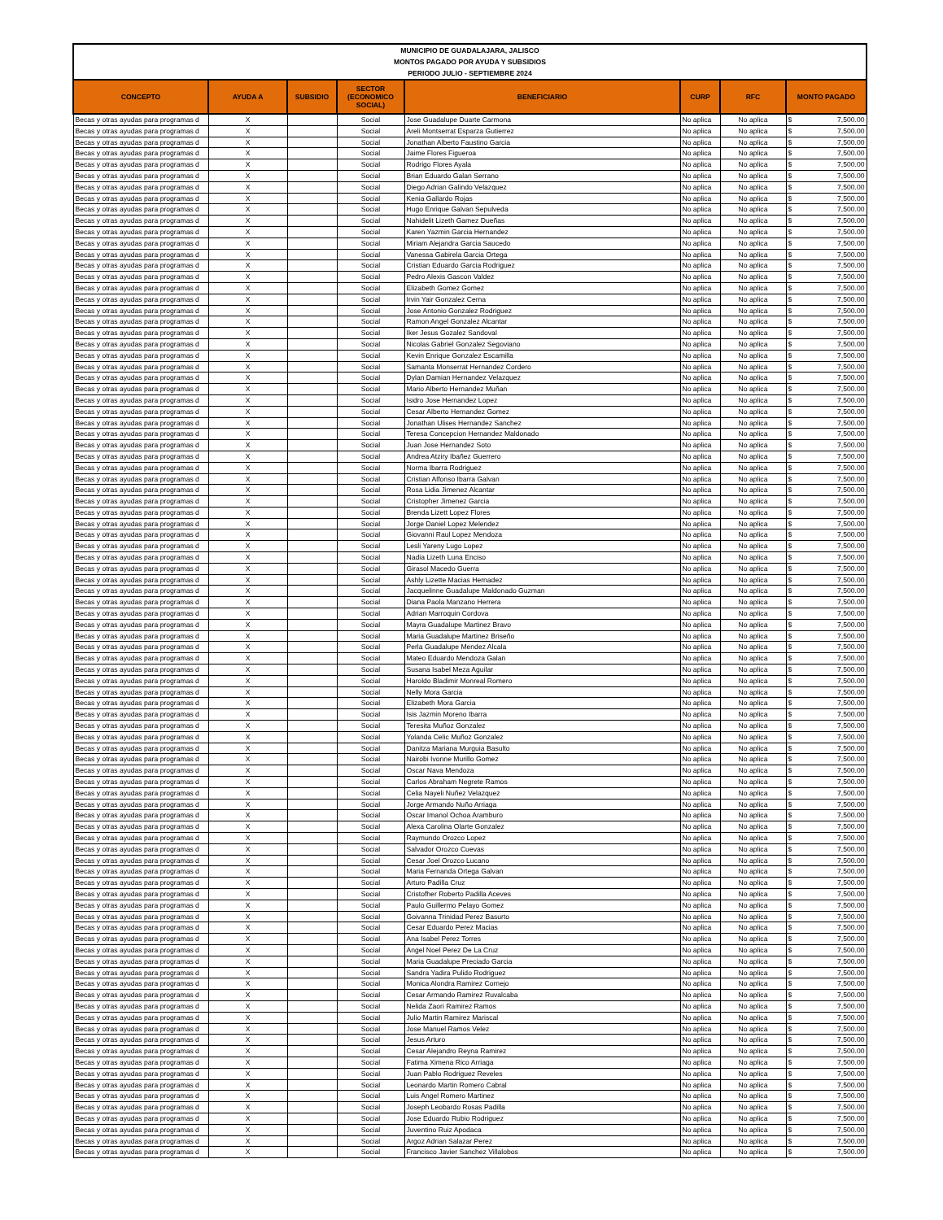| MUNICIPIO DE GUADALAJARA, JALISCO MONTOS PAGADO POR AYUDA Y SUBSIDIOS PERIODO JULIO - SEPTIEMBRE 2024 | | | | | | | |
| CONCEPTO | AYUDA A | SUBSIDIO | SECTOR (ECONOMICO SOCIAL) | BENEFICIARIO | CURP | RFC | MONTO PAGADO |
| Becas y otras ayudas para programas d | X | | Social | Jose Guadalupe Duarte Carmona | No aplica | No aplica | $ 7,500.00 |
| Becas y otras ayudas para programas d | X | | Social | Areli Montserrat Esparza Gutierrez | No aplica | No aplica | $ 7,500.00 |
| Becas y otras ayudas para programas d | X | | Social | Jonathan Alberto Faustino Garcia | No aplica | No aplica | $ 7,500.00 |
| Becas y otras ayudas para programas d | X | | Social | Jaime Flores Figueroa | No aplica | No aplica | $ 7,500.00 |
| Becas y otras ayudas para programas d | X | | Social | Rodrigo Flores Ayala | No aplica | No aplica | $ 7,500.00 |
| Becas y otras ayudas para programas d | X | | Social | Brian Eduardo Galan Serrano | No aplica | No aplica | $ 7,500.00 |
| Becas y otras ayudas para programas d | X | | Social | Diego Adrian Galindo Velazquez | No aplica | No aplica | $ 7,500.00 |
| Becas y otras ayudas para programas d | X | | Social | Kenia Gallardo Rojas | No aplica | No aplica | $ 7,500.00 |
| Becas y otras ayudas para programas d | X | | Social | Hugo Enrique Galvan Sepulveda | No aplica | No aplica | $ 7,500.00 |
| Becas y otras ayudas para programas d | X | | Social | Nahidelit Lizeth Gamez Dueñas | No aplica | No aplica | $ 7,500.00 |
| Becas y otras ayudas para programas d | X | | Social | Karen Yazmin Garcia Hernandez | No aplica | No aplica | $ 7,500.00 |
| Becas y otras ayudas para programas d | X | | Social | Miriam Alejandra Garcia Saucedo | No aplica | No aplica | $ 7,500.00 |
| Becas y otras ayudas para programas d | X | | Social | Vanessa Gabirela Garcia Ortega | No aplica | No aplica | $ 7,500.00 |
| Becas y otras ayudas para programas d | X | | Social | Cristian Eduardo Garcia Rodriguez | No aplica | No aplica | $ 7,500.00 |
| Becas y otras ayudas para programas d | X | | Social | Pedro Alexis Gascon Valdez | No aplica | No aplica | $ 7,500.00 |
| Becas y otras ayudas para programas d | X | | Social | Elizabeth Gomez Gomez | No aplica | No aplica | $ 7,500.00 |
| Becas y otras ayudas para programas d | X | | Social | Irvin Yair Gonzalez Cerna | No aplica | No aplica | $ 7,500.00 |
| Becas y otras ayudas para programas d | X | | Social | Jose Antonio Gonzalez Rodriguez | No aplica | No aplica | $ 7,500.00 |
| Becas y otras ayudas para programas d | X | | Social | Ramon Angel Gonzalez Alcantar | No aplica | No aplica | $ 7,500.00 |
| Becas y otras ayudas para programas d | X | | Social | Iker Jesus Gozalez Sandoval | No aplica | No aplica | $ 7,500.00 |
| Becas y otras ayudas para programas d | X | | Social | Nicolas Gabriel Gonzalez Segoviano | No aplica | No aplica | $ 7,500.00 |
| Becas y otras ayudas para programas d | X | | Social | Kevin Enrique Gonzalez Escamilla | No aplica | No aplica | $ 7,500.00 |
| Becas y otras ayudas para programas d | X | | Social | Samanta Monserrat Hernandez Cordero | No aplica | No aplica | $ 7,500.00 |
| Becas y otras ayudas para programas d | X | | Social | Dylan Damian Hernandez Velazquez | No aplica | No aplica | $ 7,500.00 |
| Becas y otras ayudas para programas d | X | | Social | Mario Alberto Hernandez Muñan | No aplica | No aplica | $ 7,500.00 |
| Becas y otras ayudas para programas d | X | | Social | Isidro Jose Hernandez Lopez | No aplica | No aplica | $ 7,500.00 |
| Becas y otras ayudas para programas d | X | | Social | Cesar Alberto Hernandez Gomez | No aplica | No aplica | $ 7,500.00 |
| Becas y otras ayudas para programas d | X | | Social | Jonathan Ulises Hernandez Sanchez | No aplica | No aplica | $ 7,500.00 |
| Becas y otras ayudas para programas d | X | | Social | Teresa Concepcion Hernandez Maldonado | No aplica | No aplica | $ 7,500.00 |
| Becas y otras ayudas para programas d | X | | Social | Juan Jose Hernandez Soto | No aplica | No aplica | $ 7,500.00 |
| Becas y otras ayudas para programas d | X | | Social | Andrea Atziry Ibañez Guerrero | No aplica | No aplica | $ 7,500.00 |
| Becas y otras ayudas para programas d | X | | Social | Norma Ibarra Rodriguez | No aplica | No aplica | $ 7,500.00 |
| Becas y otras ayudas para programas d | X | | Social | Cristian Alfonso Ibarra Galvan | No aplica | No aplica | $ 7,500.00 |
| Becas y otras ayudas para programas d | X | | Social | Rosa Lidia Jimenez Alcantar | No aplica | No aplica | $ 7,500.00 |
| Becas y otras ayudas para programas d | X | | Social | Cristopher Jimenez Garcia | No aplica | No aplica | $ 7,500.00 |
| Becas y otras ayudas para programas d | X | | Social | Brenda Lizett Lopez Flores | No aplica | No aplica | $ 7,500.00 |
| Becas y otras ayudas para programas d | X | | Social | Jorge Daniel Lopez Melendez | No aplica | No aplica | $ 7,500.00 |
| Becas y otras ayudas para programas d | X | | Social | Giovanni Raul Lopez Mendoza | No aplica | No aplica | $ 7,500.00 |
| Becas y otras ayudas para programas d | X | | Social | Lesli Yareny Lugo Lopez | No aplica | No aplica | $ 7,500.00 |
| Becas y otras ayudas para programas d | X | | Social | Nadia Lizeth Luna Enciso | No aplica | No aplica | $ 7,500.00 |
| Becas y otras ayudas para programas d | X | | Social | Girasol Macedo Guerra | No aplica | No aplica | $ 7,500.00 |
| Becas y otras ayudas para programas d | X | | Social | Ashly Lizette Macias Hernadez | No aplica | No aplica | $ 7,500.00 |
| Becas y otras ayudas para programas d | X | | Social | Jacquelinne Guadalupe Maldonado Guzman | No aplica | No aplica | $ 7,500.00 |
| Becas y otras ayudas para programas d | X | | Social | Diana Paola Manzano Herrera | No aplica | No aplica | $ 7,500.00 |
| Becas y otras ayudas para programas d | X | | Social | Adrian Marroquin Cordova | No aplica | No aplica | $ 7,500.00 |
| Becas y otras ayudas para programas d | X | | Social | Mayra Guadalupe Martinez Bravo | No aplica | No aplica | $ 7,500.00 |
| Becas y otras ayudas para programas d | X | | Social | Maria Guadalupe Martinez Briseño | No aplica | No aplica | $ 7,500.00 |
| Becas y otras ayudas para programas d | X | | Social | Perla Guadalupe Mendez Alcala | No aplica | No aplica | $ 7,500.00 |
| Becas y otras ayudas para programas d | X | | Social | Mateo Eduardo Mendoza Galan | No aplica | No aplica | $ 7,500.00 |
| Becas y otras ayudas para programas d | X | | Social | Susana Isabel Meza Aguilar | No aplica | No aplica | $ 7,500.00 |
| Becas y otras ayudas para programas d | X | | Social | Haroldo Bladimir Monreal Romero | No aplica | No aplica | $ 7,500.00 |
| Becas y otras ayudas para programas d | X | | Social | Nelly Mora Garcia | No aplica | No aplica | $ 7,500.00 |
| Becas y otras ayudas para programas d | X | | Social | Elizabeth Mora Garcia | No aplica | No aplica | $ 7,500.00 |
| Becas y otras ayudas para programas d | X | | Social | Isis Jazmin Moreno Ibarra | No aplica | No aplica | $ 7,500.00 |
| Becas y otras ayudas para programas d | X | | Social | Teresita Muñoz Gonzalez | No aplica | No aplica | $ 7,500.00 |
| Becas y otras ayudas para programas d | X | | Social | Yolanda Celic Muñoz Gonzalez | No aplica | No aplica | $ 7,500.00 |
| Becas y otras ayudas para programas d | X | | Social | Danitza Mariana Murguia Basulto | No aplica | No aplica | $ 7,500.00 |
| Becas y otras ayudas para programas d | X | | Social | Nairobi Ivonne Murillo Gomez | No aplica | No aplica | $ 7,500.00 |
| Becas y otras ayudas para programas d | X | | Social | Oscar Nava Mendoza | No aplica | No aplica | $ 7,500.00 |
| Becas y otras ayudas para programas d | X | | Social | Carlos Abraham Negrete Ramos | No aplica | No aplica | $ 7,500.00 |
| Becas y otras ayudas para programas d | X | | Social | Celia Nayeli Nuñez Velazquez | No aplica | No aplica | $ 7,500.00 |
| Becas y otras ayudas para programas d | X | | Social | Jorge Armando Nuño Arriaga | No aplica | No aplica | $ 7,500.00 |
| Becas y otras ayudas para programas d | X | | Social | Oscar Imanol Ochoa Aramburo | No aplica | No aplica | $ 7,500.00 |
| Becas y otras ayudas para programas d | X | | Social | Alexa Carolina Olarte Gonzalez | No aplica | No aplica | $ 7,500.00 |
| Becas y otras ayudas para programas d | X | | Social | Raymundo Orozco Lopez | No aplica | No aplica | $ 7,500.00 |
| Becas y otras ayudas para programas d | X | | Social | Salvador Orozco Cuevas | No aplica | No aplica | $ 7,500.00 |
| Becas y otras ayudas para programas d | X | | Social | Cesar Joel Orozco Lucano | No aplica | No aplica | $ 7,500.00 |
| Becas y otras ayudas para programas d | X | | Social | Maria Fernanda Ortega Galvan | No aplica | No aplica | $ 7,500.00 |
| Becas y otras ayudas para programas d | X | | Social | Arturo Padilla Cruz | No aplica | No aplica | $ 7,500.00 |
| Becas y otras ayudas para programas d | X | | Social | Cristofher Roberto Padilla Aceves | No aplica | No aplica | $ 7,500.00 |
| Becas y otras ayudas para programas d | X | | Social | Paulo Guillermo Pelayo Gomez | No aplica | No aplica | $ 7,500.00 |
| Becas y otras ayudas para programas d | X | | Social | Goivanna Trinidad Perez Basurto | No aplica | No aplica | $ 7,500.00 |
| Becas y otras ayudas para programas d | X | | Social | Cesar Eduardo Perez Macias | No aplica | No aplica | $ 7,500.00 |
| Becas y otras ayudas para programas d | X | | Social | Ana Isabel Perez Torres | No aplica | No aplica | $ 7,500.00 |
| Becas y otras ayudas para programas d | X | | Social | Angel Noel Perez De La Cruz | No aplica | No aplica | $ 7,500.00 |
| Becas y otras ayudas para programas d | X | | Social | Maria Guadalupe Preciado Garcia | No aplica | No aplica | $ 7,500.00 |
| Becas y otras ayudas para programas d | X | | Social | Sandra Yadira Pulido Rodriguez | No aplica | No aplica | $ 7,500.00 |
| Becas y otras ayudas para programas d | X | | Social | Monica Alondra Ramirez Cornejo | No aplica | No aplica | $ 7,500.00 |
| Becas y otras ayudas para programas d | X | | Social | Cesar Armando Ramirez Ruvalcaba | No aplica | No aplica | $ 7,500.00 |
| Becas y otras ayudas para programas d | X | | Social | Nelida Zaori Ramirez Ramos | No aplica | No aplica | $ 7,500.00 |
| Becas y otras ayudas para programas d | X | | Social | Julio Martin Ramirez Mariscal | No aplica | No aplica | $ 7,500.00 |
| Becas y otras ayudas para programas d | X | | Social | Jose Manuel Ramos Velez | No aplica | No aplica | $ 7,500.00 |
| Becas y otras ayudas para programas d | X | | Social | Jesus Arturo | No aplica | No aplica | $ 7,500.00 |
| Becas y otras ayudas para programas d | X | | Social | Cesar Alejandro Reyna Ramirez | No aplica | No aplica | $ 7,500.00 |
| Becas y otras ayudas para programas d | X | | Social | Fatima Ximena Rico Arriaga | No aplica | No aplica | $ 7,500.00 |
| Becas y otras ayudas para programas d | X | | Social | Juan Pablo Rodriguez Reveles | No aplica | No aplica | $ 7,500.00 |
| Becas y otras ayudas para programas d | X | | Social | Leonardo Martin Romero Cabral | No aplica | No aplica | $ 7,500.00 |
| Becas y otras ayudas para programas d | X | | Social | Luis Angel Romero Martinez | No aplica | No aplica | $ 7,500.00 |
| Becas y otras ayudas para programas d | X | | Social | Joseph Leobardo Rosas Padilla | No aplica | No aplica | $ 7,500.00 |
| Becas y otras ayudas para programas d | X | | Social | Jose Eduardo Rubio Rodriguez | No aplica | No aplica | $ 7,500.00 |
| Becas y otras ayudas para programas d | X | | Social | Juventino Ruiz Apodaca | No aplica | No aplica | $ 7,500.00 |
| Becas y otras ayudas para programas d | X | | Social | Argoz Adrian Salazar Perez | No aplica | No aplica | $ 7,500.00 |
| Becas y otras ayudas para programas d | X | | Social | Francisco Javier Sanchez Villalobos | No aplica | No aplica | $ 7,500.00 |